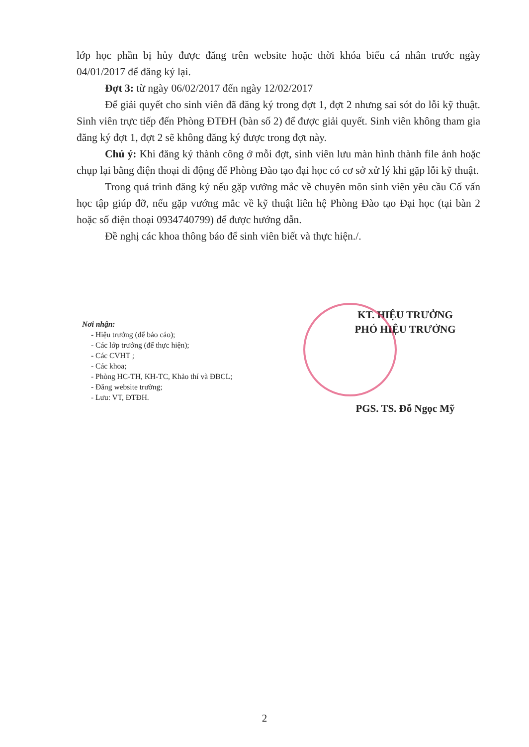lớp học phần bị hủy được đăng trên website hoặc thời khóa biểu cá nhân trước ngày 04/01/2017 để đăng ký lại.
Đợt 3: từ ngày 06/02/2017 đến ngày 12/02/2017
Để giải quyết cho sinh viên đã đăng ký trong đợt 1, đợt 2 nhưng sai sót do lỗi kỹ thuật. Sinh viên trực tiếp đến Phòng ĐTĐH (bàn số 2) để được giải quyết. Sinh viên không tham gia đăng ký đợt 1, đợt 2 sẽ không đăng ký được trong đợt này.
Chú ý: Khi đăng ký thành công ở mỗi đợt, sinh viên lưu màn hình thành file ảnh hoặc chụp lại bằng điện thoại di động để Phòng Đào tạo đại học có cơ sở xử lý khi gặp lỗi kỹ thuật.
Trong quá trình đăng ký nếu gặp vướng mắc về chuyên môn sinh viên yêu cầu Cố vấn học tập giúp đỡ, nếu gặp vướng mắc về kỹ thuật liên hệ Phòng Đào tạo Đại học (tại bàn 2 hoặc số điện thoại 0934740799) để được hướng dẫn.
Đề nghị các khoa thông báo để sinh viên biết và thực hiện./.
Nơi nhận:
- Hiệu trưởng (để báo cáo);
- Các lớp trưởng (để thực hiện);
- Các CVHT ;
- Các khoa;
- Phòng HC-TH, KH-TC, Khảo thí và ĐBCL;
- Đăng website trường;
- Lưu: VT, ĐTĐH.
KT. HIỆU TRƯỞNG
PHÓ HIỆU TRƯỞNG
PGS. TS. Đỗ Ngọc Mỹ
2